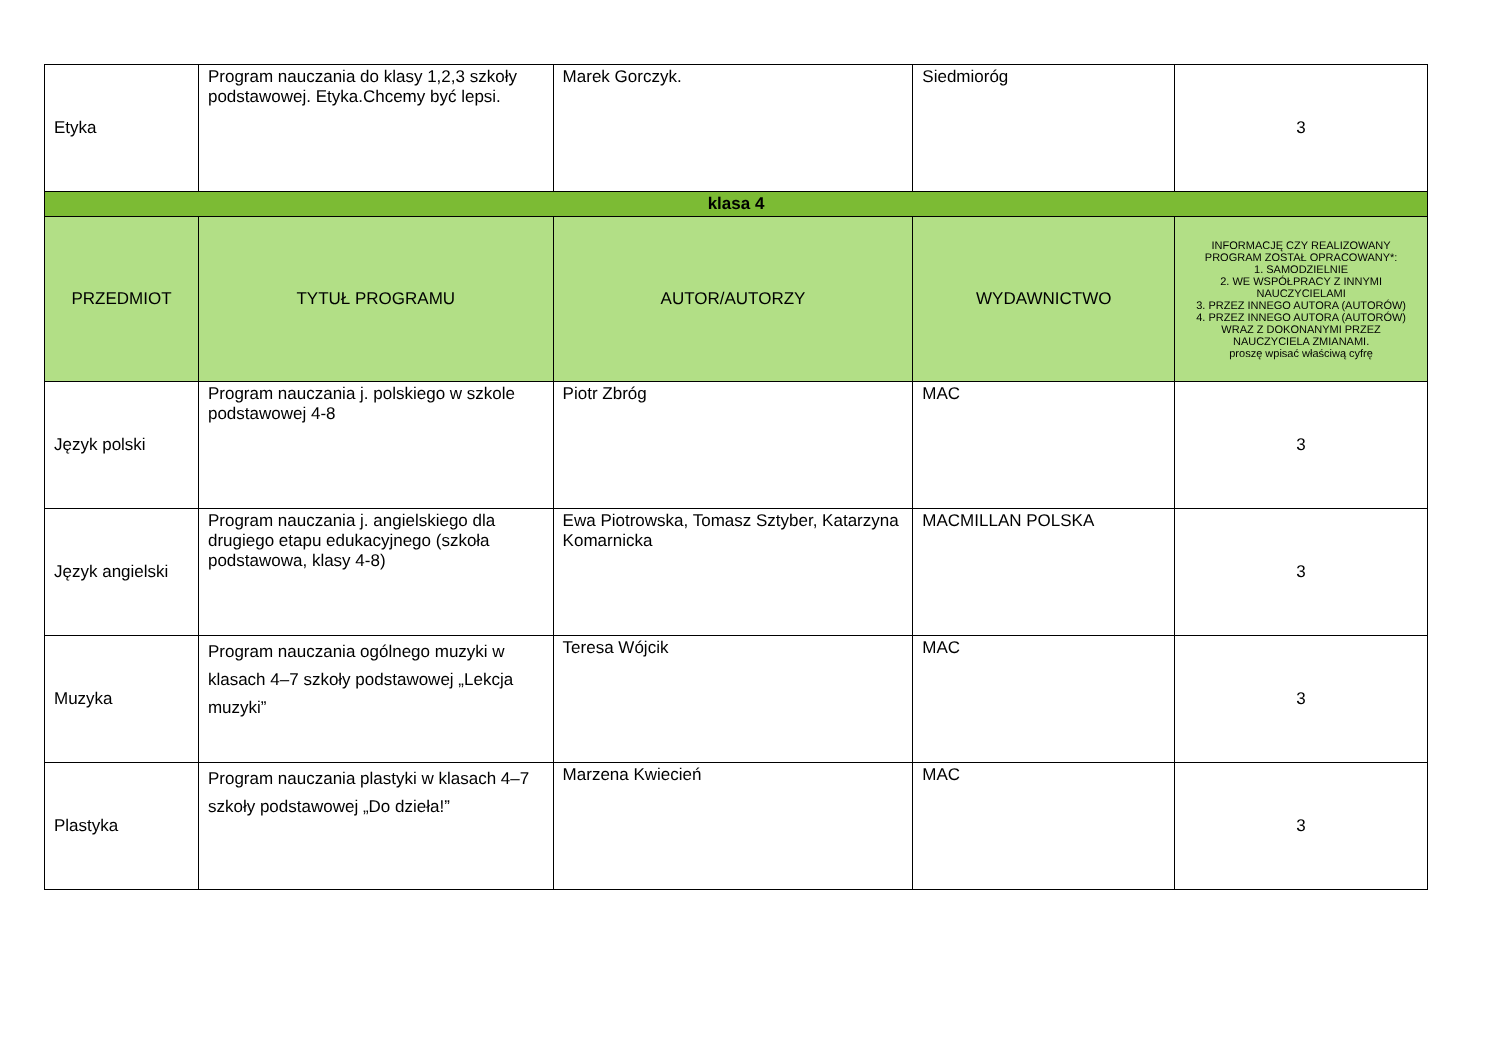| Etyka | Program nauczania do klasy 1,2,3 szkoły podstawowej. Etyka.Chcemy być lepsi. | Marek Gorczyk. | Siedmioróg | 3 |
| klasa 4 | | | | |
| PRZEDMIOT | TYTUŁ PROGRAMU | AUTOR/AUTORZY | WYDAWNICTWO | INFORMACJĘ CZY REALIZOWANY PROGRAM ZOSTAŁ OPRACOWANY*: 1. SAMODZIELNIE 2. WE WSPÓŁPRACY Z INNYMI NAUCZYCIELAMI 3. PRZEZ INNEGO AUTORA (AUTORÓW) 4. PRZEZ INNEGO AUTORA (AUTORÓW) WRAZ Z DOKONANYMI PRZEZ NAUCZYCIELA ZMIANAMI. proszę wpisać właściwą cyfrę |
| Język polski | Program nauczania j. polskiego w szkole podstawowej 4-8 | Piotr Zbróg | MAC | 3 |
| Język angielski | Program nauczania j. angielskiego dla drugiego etapu edukacyjnego (szkoła podstawowa, klasy 4-8) | Ewa Piotrowska, Tomasz Sztyber, Katarzyna Komarnicka | MACMILLAN POLSKA | 3 |
| Muzyka | Program nauczania ogólnego muzyki w klasach 4–7 szkoły podstawowej „Lekcja muzyki” | Teresa Wójcik | MAC | 3 |
| Plastyka | Program nauczania plastyki w klasach 4–7 szkoły podstawowej „Do dzieła!” | Marzena Kwiecień | MAC | 3 |